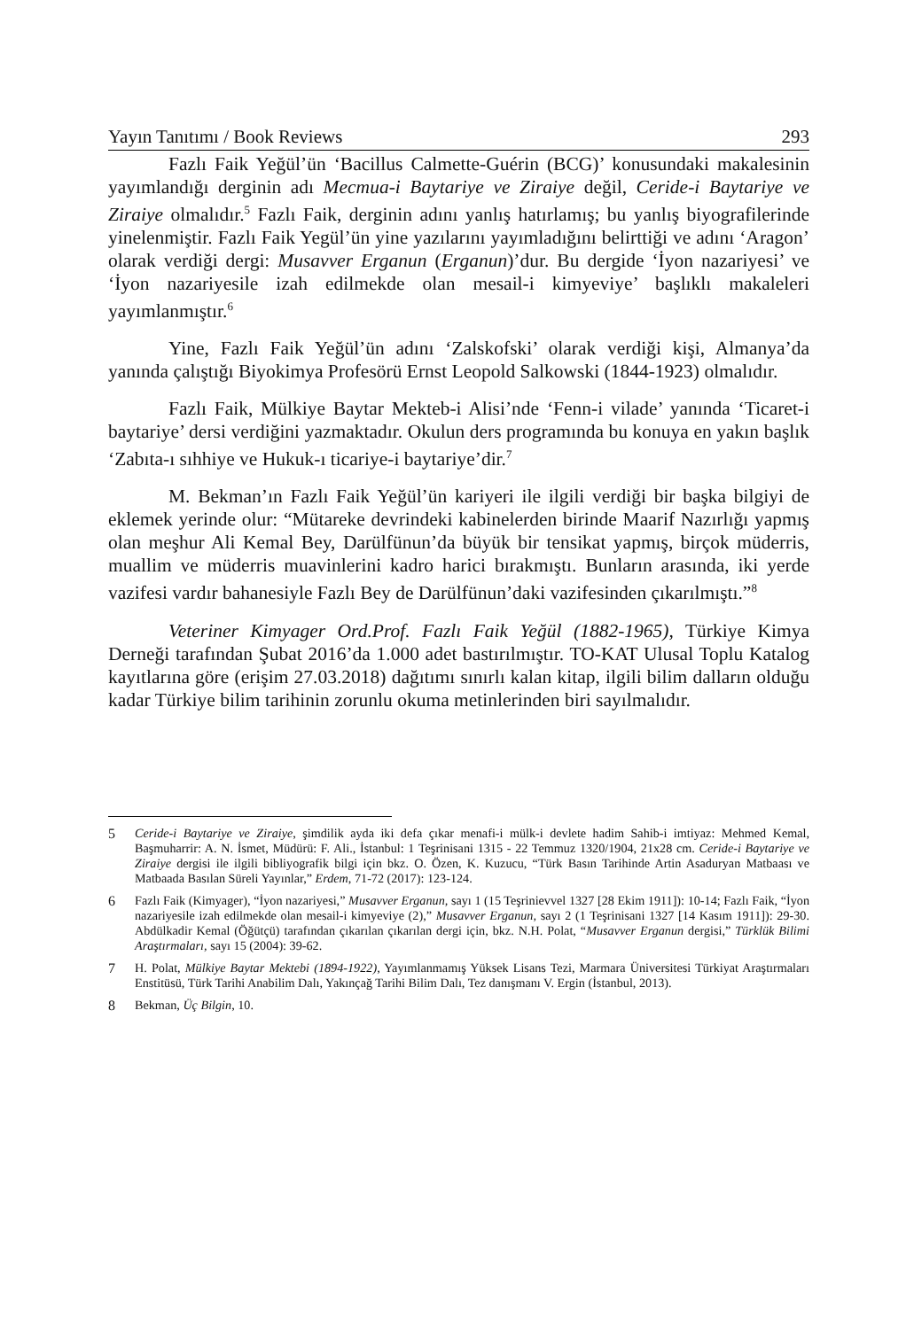Yayın Tanıtımı / Book Reviews 293
Fazlı Faik Yeğül’ün ‘Bacillus Calmette-Guérin (BCG)’ konusundaki makalesinin yayımlandığı derginin adı Mecmua-i Baytariye ve Ziraiye değil, Ceride-i Baytariye ve Ziraiye olmalıdır.<sup>5</sup> Fazlı Faik, derginin adını yanlış hatırlamış; bu yanlış biyografilerinde yinelenmiştir. Fazlı Faik Yegül’ün yine yazılarını yayımladığını belirttiği ve adını ‘Aragon’ olarak verdiği dergi: Musavver Erganun (Erganun)’dur. Bu dergide ‘İyon nazariyesi’ ve ‘İyon nazariyesile izah edilmekde olan mesail-i kimyeviye’ başlıklı makaleleri yayımlanmıştır.<sup>6</sup>
Yine, Fazlı Faik Yeğül’ün adını ‘Zalskofski’ olarak verdiği kişi, Almanya’da yanında çalıştığı Biyokimya Profesörü Ernst Leopold Salkowski (1844-1923) olmalıdır.
Fazlı Faik, Mülkiye Baytar Mekteb-i Alisi’nde ‘Fenn-i vilade’ yanında ‘Ticaret-i baytariye’ dersi verdiğini yazmaktadır. Okulun ders programında bu konuya en yakın başlık ‘Zabıta-ı sıhhiye ve Hukuk-ı ticariye-i baytariye’dir.<sup>7</sup>
M. Bekman’ın Fazlı Faik Yeğül’ün kariyeri ile ilgili verdiği bir başka bilgiyi de eklemek yerinde olur: “Mütareke devrindeki kabinelerden birinde Maarif Nazırlığı yapmış olan meşhur Ali Kemal Bey, Darülfünun’da büyük bir tensikat yapmış, birçok müderris, muallim ve müderris muavinlerini kadro harici bırakmıştı. Bunların arasında, iki yerde vazifesi vardır bahanesiyle Fazlı Bey de Darülfünun’daki vazifesinden çıkarılmıştı.”<sup>8</sup>
Veteriner Kimyager Ord.Prof. Fazlı Faik Yeğül (1882-1965), Türkiye Kimya Derneği tarafından Şubat 2016’da 1.000 adet bastırılmıştır. TO-KAT Ulusal Toplu Katalog kayıtlarına göre (erişim 27.03.2018) dağıtımı sınırlı kalan kitap, ilgili bilim dalların olduğu kadar Türkiye bilim tarihinin zorunlu okuma metinlerinden biri sayılmalıdır.
5 Ceride-i Baytariye ve Ziraiye, şimdilik ayda iki defa çıkar menafi-i mülk-i devlete hadim Sahib-i imtiyaz: Mehmed Kemal, Başmuharrir: A. N. İsmet, Müdürü: F. Ali., İstanbul: 1 Teşrinisani 1315 - 22 Temmuz 1320/1904, 21x28 cm. Ceride-i Baytariye ve Ziraiye dergisi ile ilgili bibliyografik bilgi için bkz. O. Özen, K. Kuzucu, “Türk Basın Tarihinde Artin Asaduryan Matbaası ve Matbaada Basılan Süreli Yayınlar,” Erdem, 71-72 (2017): 123-124.
6 Fazlı Faik (Kimyager), “İyon nazariyesi,” Musavver Erganun, sayı 1 (15 Teşrinievvel 1327 [28 Ekim 1911]): 10-14; Fazlı Faik, “İyon nazariyesile izah edilmekde olan mesail-i kimyeviye (2),” Musavver Erganun, sayı 2 (1 Teşrinisani 1327 [14 Kasım 1911]): 29-30. Abdülkadir Kemal (Öğütçü) tarafından çıkarılan çıkarılan dergi için, bkz. N.H. Polat, “Musavver Erganun dergisi,” Türklük Bilimi Araştırmaları, sayı 15 (2004): 39-62.
7 H. Polat, Mülkiye Baytar Mektebi (1894-1922), Yayımlanmamış Yüksek Lisans Tezi, Marmara Üniversitesi Türkiyat Araştırmaları Enstitüsü, Türk Tarihi Anabilim Dalı, Yakınçağ Tarihi Bilim Dalı, Tez danışmanı V. Ergin (İstanbul, 2013).
8 Bekman, Üç Bilgin, 10.